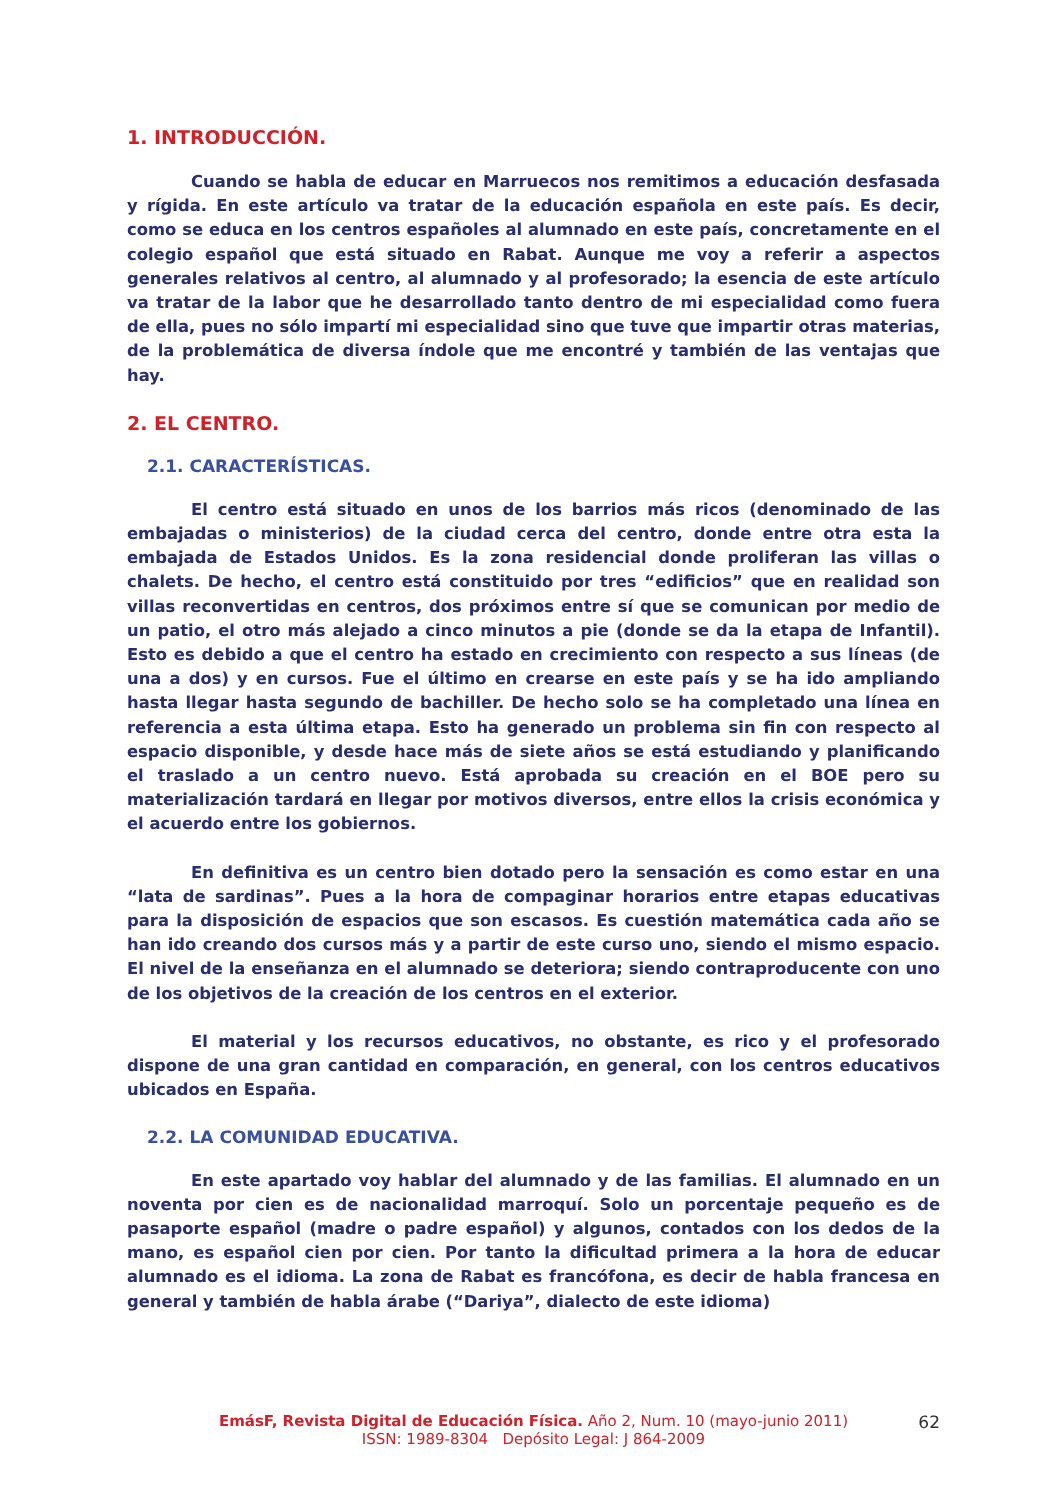1. INTRODUCCIÓN.
Cuando se habla de educar en Marruecos nos remitimos a educación desfasada y rígida. En este artículo va tratar de la educación española en este país. Es decir, como se educa en los centros españoles al alumnado en este país, concretamente en el colegio español que está situado en Rabat. Aunque me voy a referir a aspectos generales relativos al centro, al alumnado y al profesorado; la esencia de este artículo va tratar de la labor que he desarrollado tanto dentro de mi especialidad como fuera de ella, pues no sólo impartí mi especialidad sino que tuve que impartir otras materias, de la problemática de diversa índole que me encontré y también de las ventajas que hay.
2. EL CENTRO.
2.1. CARACTERÍSTICAS.
El centro está situado en unos de los barrios más ricos (denominado de las embajadas o ministerios) de la ciudad cerca del centro, donde entre otra esta la embajada de Estados Unidos. Es la zona residencial donde proliferan las villas o chalets. De hecho, el centro está constituido por tres “edificios” que en realidad son villas reconvertidas en centros, dos próximos entre sí que se comunican por medio de un patio, el otro más alejado a cinco minutos a pie (donde se da la etapa de Infantil). Esto es debido a que el centro ha estado en crecimiento con respecto a sus líneas (de una a dos) y en cursos. Fue el último en crearse en este país y se ha ido ampliando hasta llegar hasta segundo de bachiller. De hecho solo se ha completado una línea en referencia a esta última etapa. Esto ha generado un problema sin fin con respecto al espacio disponible, y desde hace más de siete años se está estudiando y planificando el traslado a un centro nuevo. Está aprobada su creación en el BOE pero su materialización tardará en llegar por motivos diversos, entre ellos la crisis económica y el acuerdo entre los gobiernos.
En definitiva es un centro bien dotado pero la sensación es como estar en una “lata de sardinas”. Pues a la hora de compaginar horarios entre etapas educativas para la disposición de espacios que son escasos. Es cuestión matemática cada año se han ido creando dos cursos más y a partir de este curso uno, siendo el mismo espacio. El nivel de la enseñanza en el alumnado se deteriora; siendo contraproducente con uno de los objetivos de la creación de los centros en el exterior.
El material y los recursos educativos, no obstante, es rico y el profesorado dispone de una gran cantidad en comparación, en general, con los centros educativos ubicados en España.
2.2. LA COMUNIDAD EDUCATIVA.
En este apartado voy hablar del alumnado y de las familias. El alumnado en un noventa por cien es de nacionalidad marroquí. Solo un porcentaje pequeño es de pasaporte español (madre o padre español) y algunos, contados con los dedos de la mano, es español cien por cien. Por tanto la dificultad primera a la hora de educar alumnado es el idioma. La zona de Rabat es francófona, es decir de habla francesa en general y también de habla árabe (“Dariya”, dialecto de este idioma)
EmásF, Revista Digital de Educación Física. Año 2, Num. 10 (mayo-junio 2011)
ISSN: 1989-8304 Depósito Legal: J 864-2009
62